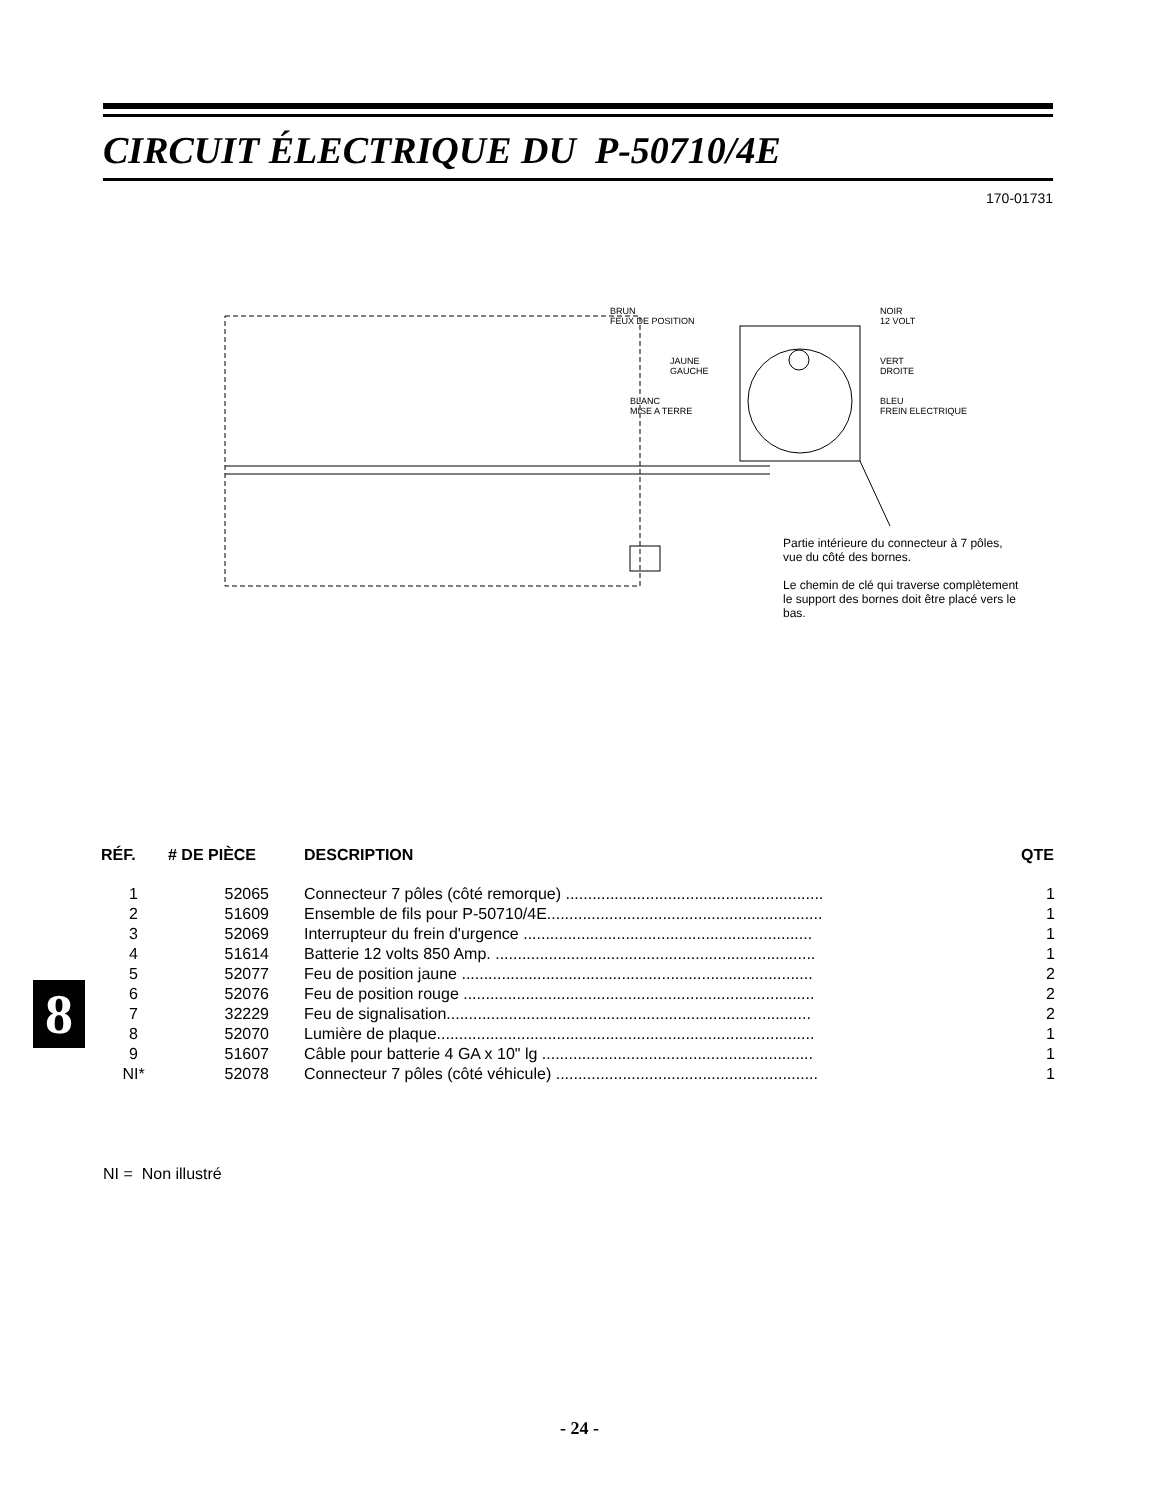CIRCUIT ÉLECTRIQUE DU P-50710/4E
170-01731
BRUN
FEUX DE POSITION
NOIR
12 VOLT
JAUNE
GAUCHE
VERT
DROITE
BLANC
MISE A TERRE
BLEU
FREIN ELECTRIQUE
Partie intérieure du connecteur à 7 pôles, vue du côté des bornes.
Le chemin de clé qui traverse complètement le support des bornes doit être placé vers le bas.
| RÉF. | # DE PIÈCE | DESCRIPTION | QTE |
| --- | --- | --- | --- |
| 1 | 52065 | Connecteur 7 pôles (côté remorque) .......................................................... | 1 |
| 2 | 51609 | Ensemble de fils pour P-50710/4E.............................................................. | 1 |
| 3 | 52069 | Interrupteur du frein d'urgence ................................................................. | 1 |
| 4 | 51614 | Batterie 12 volts 850 Amp. ........................................................................ | 1 |
| 5 | 52077 | Feu de position jaune ............................................................................... | 2 |
| 6 | 52076 | Feu de position rouge ............................................................................... | 2 |
| 7 | 32229 | Feu de signalisation.................................................................................. | 2 |
| 8 | 52070 | Lumière de plaque..................................................................................... | 1 |
| 9 | 51607 | Câble pour batterie 4 GA x 10" lg ............................................................. | 1 |
| NI* | 52078 | Connecteur 7 pôles (côté véhicule) ........................................................... | 1 |
NI = Non illustré
8
- 24 -